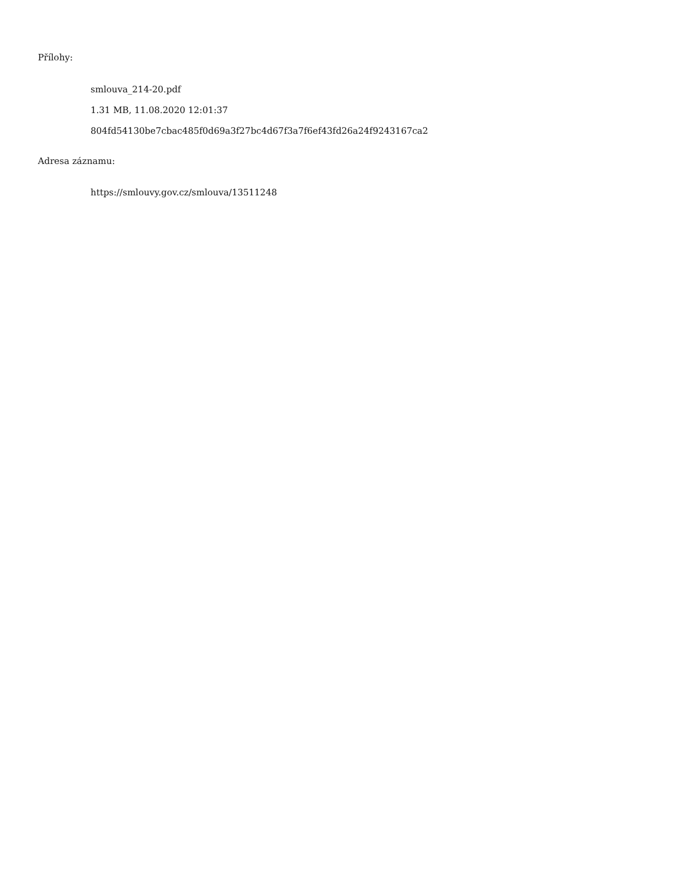Přílohy:
smlouva_214-20.pdf
1.31 MB, 11.08.2020 12:01:37
804fd54130be7cbac485f0d69a3f27bc4d67f3a7f6ef43fd26a24f9243167ca2
Adresa záznamu:
https://smlouvy.gov.cz/smlouva/13511248